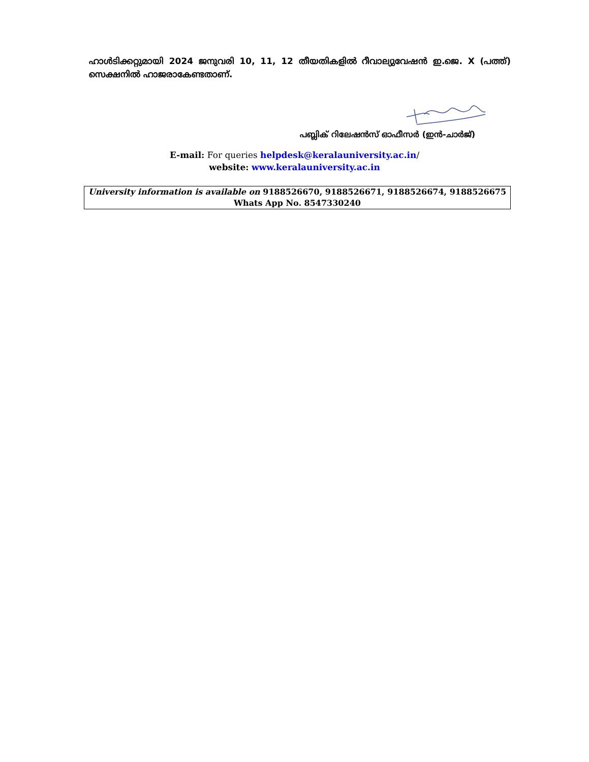ഹാൾടിക്കറ്റുമായി 2024 ജനുവരി 10, 11, 12 തീയതികളിൽ റീവാല്യുവേഷൻ ഇ.ജെ. X (പത്ത്) സെക്ഷനിൽ ഹാജരാകേണ്ടതാണ്.
പബ്ലിക് റിലേഷൻസ് ഓഫീസർ (ഇൻ-ചാർജ്)
E-mail: For queries helpdesk@keralauniversity.ac.in/
website: www.keralauniversity.ac.in
University information is available on 9188526670, 9188526671, 9188526674, 9188526675
Whats App No. 8547330240